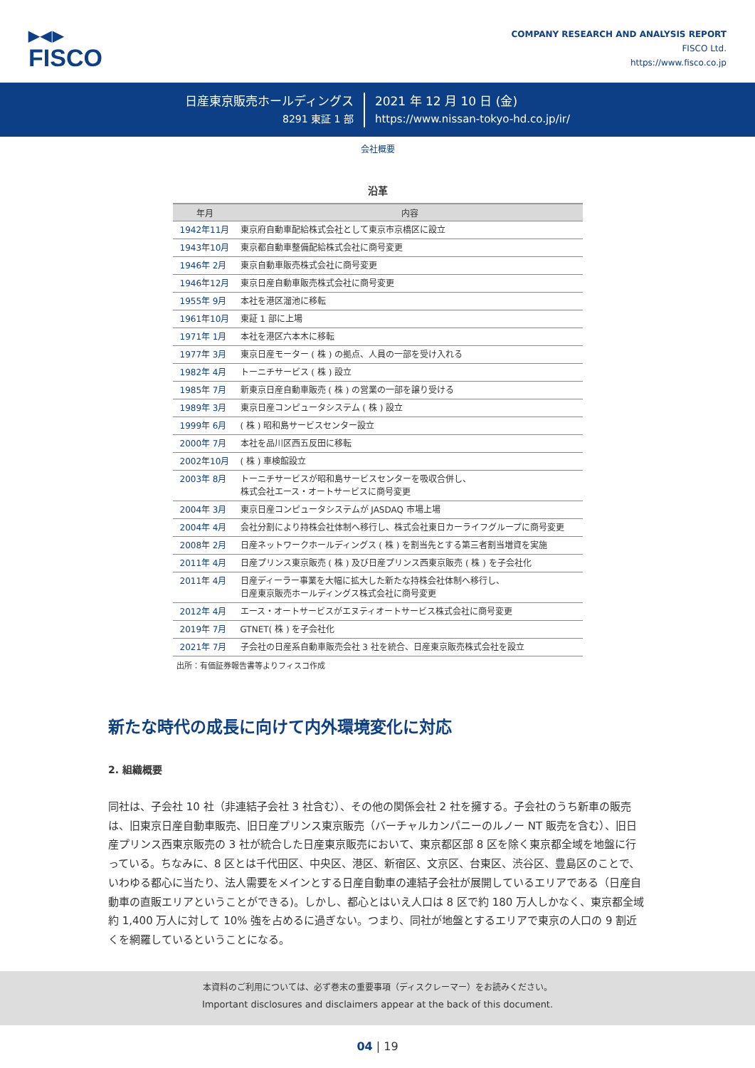▶◀▶
FISCO
COMPANY RESEARCH AND ANALYSIS REPORT
FISCO Ltd.
https://www.fisco.co.jp
日産東京販売ホールディングス
8291 東証 1 部
2021 年 12 月 10 日 (金)
https://www.nissan-tokyo-hd.co.jp/ir/
会社概要
沿革
| 年月 | 内容 |
| --- | --- |
| 1942年11月 | 東京府自動車配給株式会社として東京市京橋区に設立 |
| 1943年10月 | 東京都自動車整備配給株式会社に商号変更 |
| 1946年 2月 | 東京自動車販売株式会社に商号変更 |
| 1946年12月 | 東京日産自動車販売株式会社に商号変更 |
| 1955年 9月 | 本社を港区溜池に移転 |
| 1961年10月 | 東証 1 部に上場 |
| 1971年 1月 | 本社を港区六本木に移転 |
| 1977年 3月 | 東京日産モーター ( 株 ) の拠点、人員の一部を受け入れる |
| 1982年 4月 | トーニチサービス ( 株 ) 設立 |
| 1985年 7月 | 新東京日産自動車販売 ( 株 ) の営業の一部を譲り受ける |
| 1989年 3月 | 東京日産コンピュータシステム ( 株 ) 設立 |
| 1999年 6月 | ( 株 ) 昭和島サービスセンター設立 |
| 2000年 7月 | 本社を品川区西五反田に移転 |
| 2002年10月 | ( 株 ) 車検館設立 |
| 2003年 8月 | トーニチサービスが昭和島サービスセンターを吸収合併し、 株式会社エース・オートサービスに商号変更 |
| 2004年 3月 | 東京日産コンピュータシステムが JASDAQ 市場上場 |
| 2004年 4月 | 会社分割により持株会社体制へ移行し、株式会社東日カーライフグループに商号変更 |
| 2008年 2月 | 日産ネットワークホールディングス ( 株 ) を割当先とする第三者割当増資を実施 |
| 2011年 4月 | 日産プリンス東京販売 ( 株 ) 及び日産プリンス西東京販売 ( 株 ) を子会社化 |
| 2011年 4月 | 日産ディーラー事業を大幅に拡大した新たな持株会社体制へ移行し、 日産東京販売ホールディングス株式会社に商号変更 |
| 2012年 4月 | エース・オートサービスがエヌティオートサービス株式会社に商号変更 |
| 2019年 7月 | GTNET( 株 ) を子会社化 |
| 2021年 7月 | 子会社の日産系自動車販売会社 3 社を統合、日産東京販売株式会社を設立 |
出所：有価証券報告書等よりフィスコ作成
新たな時代の成長に向けて内外環境変化に対応
2. 組織概要
同社は、子会社 10 社（非連結子会社 3 社含む）、その他の関係会社 2 社を擁する。子会社のうち新車の販売は、旧東京日産自動車販売、旧日産プリンス東京販売（バーチャルカンパニーのルノー NT 販売を含む）、旧日産プリンス西東京販売の 3 社が統合した日産東京販売において、東京都区部 8 区を除く東京都全域を地盤に行っている。ちなみに、8 区とは千代田区、中央区、港区、新宿区、文京区、台東区、渋谷区、豊島区のことで、いわゆる都心に当たり、法人需要をメインとする日産自動車の連結子会社が展開しているエリアである（日産自動車の直販エリアということができる)。しかし、都心とはいえ人口は 8 区で約 180 万人しかなく、東京都全域約 1,400 万人に対して 10% 強を占めるに過ぎない。つまり、同社が地盤とするエリアで東京の人口の 9 割近くを網羅しているということになる。
本資料のご利用については、必ず巻末の重要事項（ディスクレーマー）をお読みください。
Important disclosures and disclaimers appear at the back of this document.
04 | 19